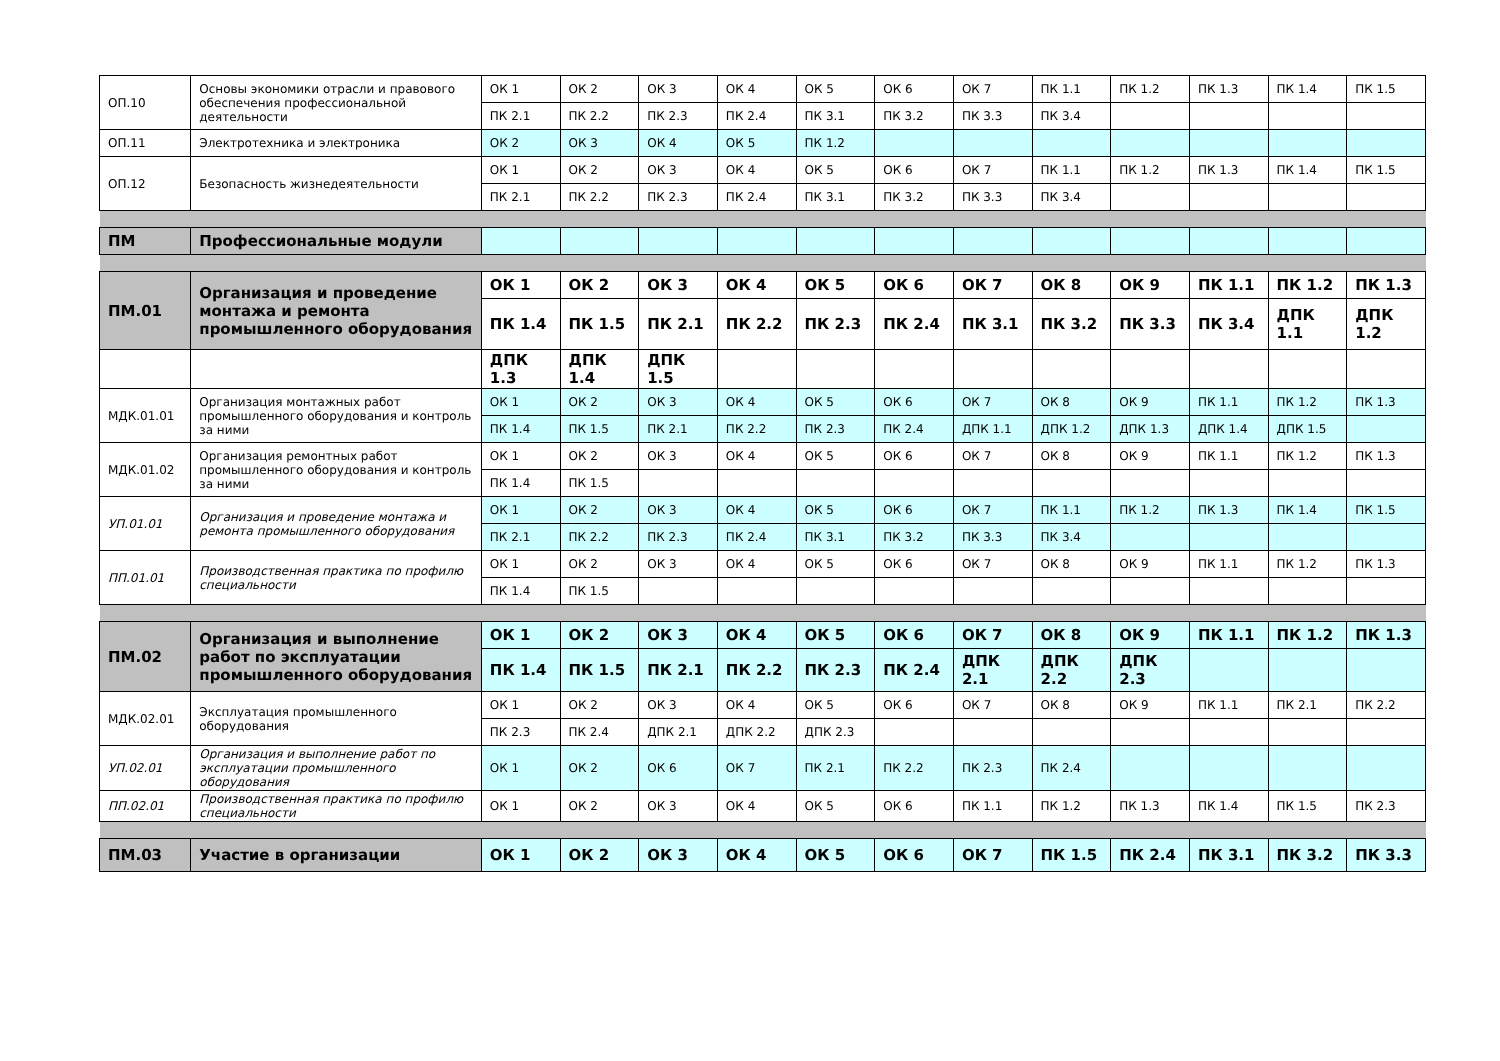| ОП.10 | Основы экономики отрасли и правового обеспечения профессиональной деятельности | ОК 1 | ОК 2 | ОК 3 | ОК 4 | ОК 5 | ОК 6 | ОК 7 | ПК 1.1 | ПК 1.2 | ПК 1.3 | ПК 1.4 | ПК 1.5 |
| | | ПК 2.1 | ПК 2.2 | ПК 2.3 | ПК 2.4 | ПК 3.1 | ПК 3.2 | ПК 3.3 | ПК 3.4 | | | | |
| ОП.11 | Электротехника и электроника | ОК 2 | ОК 3 | ОК 4 | ОК 5 | ПК 1.2 | | | | | | | |
| ОП.12 | Безопасность жизнедеятельности | ОК 1 | ОК 2 | ОК 3 | ОК 4 | ОК 5 | ОК 6 | ОК 7 | ПК 1.1 | ПК 1.2 | ПК 1.3 | ПК 1.4 | ПК 1.5 |
| | | ПК 2.1 | ПК 2.2 | ПК 2.3 | ПК 2.4 | ПК 3.1 | ПК 3.2 | ПК 3.3 | ПК 3.4 | | | | |
| ПМ | Профессиональные модули | | | | | | | | | | | | |
| ПМ.01 | Организация и проведение монтажа и ремонта промышленного оборудования | ОК 1 | ОК 2 | ОК 3 | ОК 4 | ОК 5 | ОК 6 | ОК 7 | ОК 8 | ОК 9 | ПК 1.1 | ПК 1.2 | ПК 1.3 |
| | | ПК 1.4 | ПК 1.5 | ПК 2.1 | ПК 2.2 | ПК 2.3 | ПК 2.4 | ПК 3.1 | ПК 3.2 | ПК 3.3 | ПК 3.4 | ДПК 1.1 | ДПК 1.2 |
| | | ДПК 1.3 | ДПК 1.4 | ДПК 1.5 | | | | | | | | | |
| МДК.01.01 | Организация монтажных работ промышленного оборудования и контроль за ними | ОК 1 | ОК 2 | ОК 3 | ОК 4 | ОК 5 | ОК 6 | ОК 7 | ОК 8 | ОК 9 | ПК 1.1 | ПК 1.2 | ПК 1.3 |
| | | ПК 1.4 | ПК 1.5 | ПК 2.1 | ПК 2.2 | ПК 2.3 | ПК 2.4 | ДПК 1.1 | ДПК 1.2 | ДПК 1.3 | ДПК 1.4 | ДПК 1.5 | |
| МДК.01.02 | Организация ремонтных работ промышленного оборудования и контроль за ними | ОК 1 | ОК 2 | ОК 3 | ОК 4 | ОК 5 | ОК 6 | ОК 7 | ОК 8 | ОК 9 | ПК 1.1 | ПК 1.2 | ПК 1.3 |
| | | ПК 1.4 | ПК 1.5 | | | | | | | | | | |
| УП.01.01 | Организация и проведение монтажа и ремонта промышленного оборудования | ОК 1 | ОК 2 | ОК 3 | ОК 4 | ОК 5 | ОК 6 | ОК 7 | ПК 1.1 | ПК 1.2 | ПК 1.3 | ПК 1.4 | ПК 1.5 |
| | | ПК 2.1 | ПК 2.2 | ПК 2.3 | ПК 2.4 | ПК 3.1 | ПК 3.2 | ПК 3.3 | ПК 3.4 | | | | |
| ПП.01.01 | Производственная практика по профилю специальности | ОК 1 | ОК 2 | ОК 3 | ОК 4 | ОК 5 | ОК 6 | ОК 7 | ОК 8 | ОК 9 | ПК 1.1 | ПК 1.2 | ПК 1.3 |
| | | ПК 1.4 | ПК 1.5 | | | | | | | | | | |
| ПМ.02 | Организация и выполнение работ по эксплуатации промышленного оборудования | ОК 1 | ОК 2 | ОК 3 | ОК 4 | ОК 5 | ОК 6 | ОК 7 | ОК 8 | ОК 9 | ПК 1.1 | ПК 1.2 | ПК 1.3 |
| | | ПК 1.4 | ПК 1.5 | ПК 2.1 | ПК 2.2 | ПК 2.3 | ПК 2.4 | ДПК 2.1 | ДПК 2.2 | ДПК 2.3 | | | |
| МДК.02.01 | Эксплуатация промышленного оборудования | ОК 1 | ОК 2 | ОК 3 | ОК 4 | ОК 5 | ОК 6 | ОК 7 | ОК 8 | ОК 9 | ПК 1.1 | ПК 2.1 | ПК 2.2 |
| | | ПК 2.3 | ПК 2.4 | ДПК 2.1 | ДПК 2.2 | ДПК 2.3 | | | | | | | |
| УП.02.01 | Организация и выполнение работ по эксплуатации промышленного оборудования | ОК 1 | ОК 2 | ОК 6 | ОК 7 | ПК 2.1 | ПК 2.2 | ПК 2.3 | ПК 2.4 | | | | |
| ПП.02.01 | Производственная практика по профилю специальности | ОК 1 | ОК 2 | ОК 3 | ОК 4 | ОК 5 | ОК 6 | ПК 1.1 | ПК 1.2 | ПК 1.3 | ПК 1.4 | ПК 1.5 | ПК 2.3 |
| ПМ.03 | Участие в организации | ОК 1 | ОК 2 | ОК 3 | ОК 4 | ОК 5 | ОК 6 | ОК 7 | ПК 1.5 | ПК 2.4 | ПК 3.1 | ПК 3.2 | ПК 3.3 |